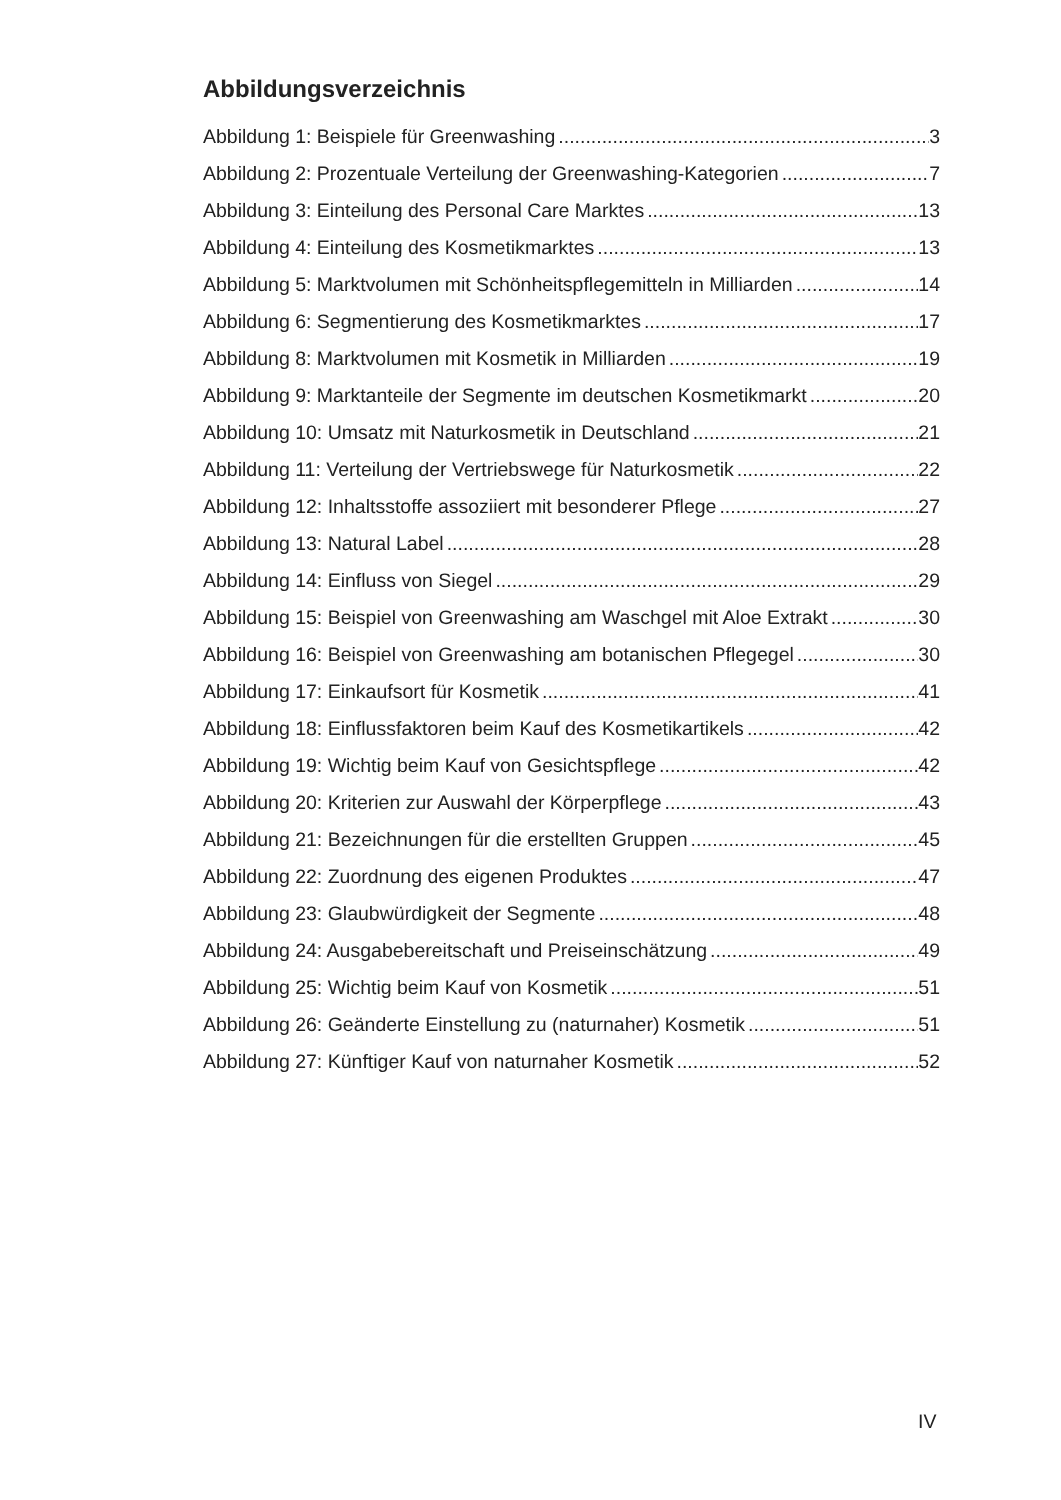Abbildungsverzeichnis
Abbildung 1: Beispiele für Greenwashing 3
Abbildung 2: Prozentuale Verteilung der Greenwashing-Kategorien 7
Abbildung 3: Einteilung des Personal Care Marktes 13
Abbildung 4: Einteilung des Kosmetikmarktes 13
Abbildung 5: Marktvolumen mit Schönheitspflegemitteln in Milliarden 14
Abbildung 6: Segmentierung des Kosmetikmarktes 17
Abbildung 8: Marktvolumen mit Kosmetik in Milliarden 19
Abbildung 9: Marktanteile der Segmente im deutschen Kosmetikmarkt 20
Abbildung 10: Umsatz mit Naturkosmetik in Deutschland 21
Abbildung 11: Verteilung der Vertriebswege für Naturkosmetik 22
Abbildung 12: Inhaltsstoffe assoziiert mit besonderer Pflege 27
Abbildung 13: Natural Label 28
Abbildung 14: Einfluss von Siegel 29
Abbildung 15: Beispiel von Greenwashing am Waschgel mit Aloe Extrakt 30
Abbildung 16: Beispiel von Greenwashing am botanischen Pflegegel 30
Abbildung 17: Einkaufsort für Kosmetik 41
Abbildung 18: Einflussfaktoren beim Kauf des Kosmetikartikels 42
Abbildung 19: Wichtig beim Kauf von Gesichtspflege 42
Abbildung 20: Kriterien zur Auswahl der Körperpflege 43
Abbildung 21: Bezeichnungen für die erstellten Gruppen 45
Abbildung 22: Zuordnung des eigenen Produktes 47
Abbildung 23: Glaubwürdigkeit der Segmente 48
Abbildung 24: Ausgabebereitschaft und Preiseinschätzung 49
Abbildung 25: Wichtig beim Kauf von Kosmetik 51
Abbildung 26: Geänderte Einstellung zu (naturnaher) Kosmetik 51
Abbildung 27: Künftiger Kauf von naturnaher Kosmetik 52
IV